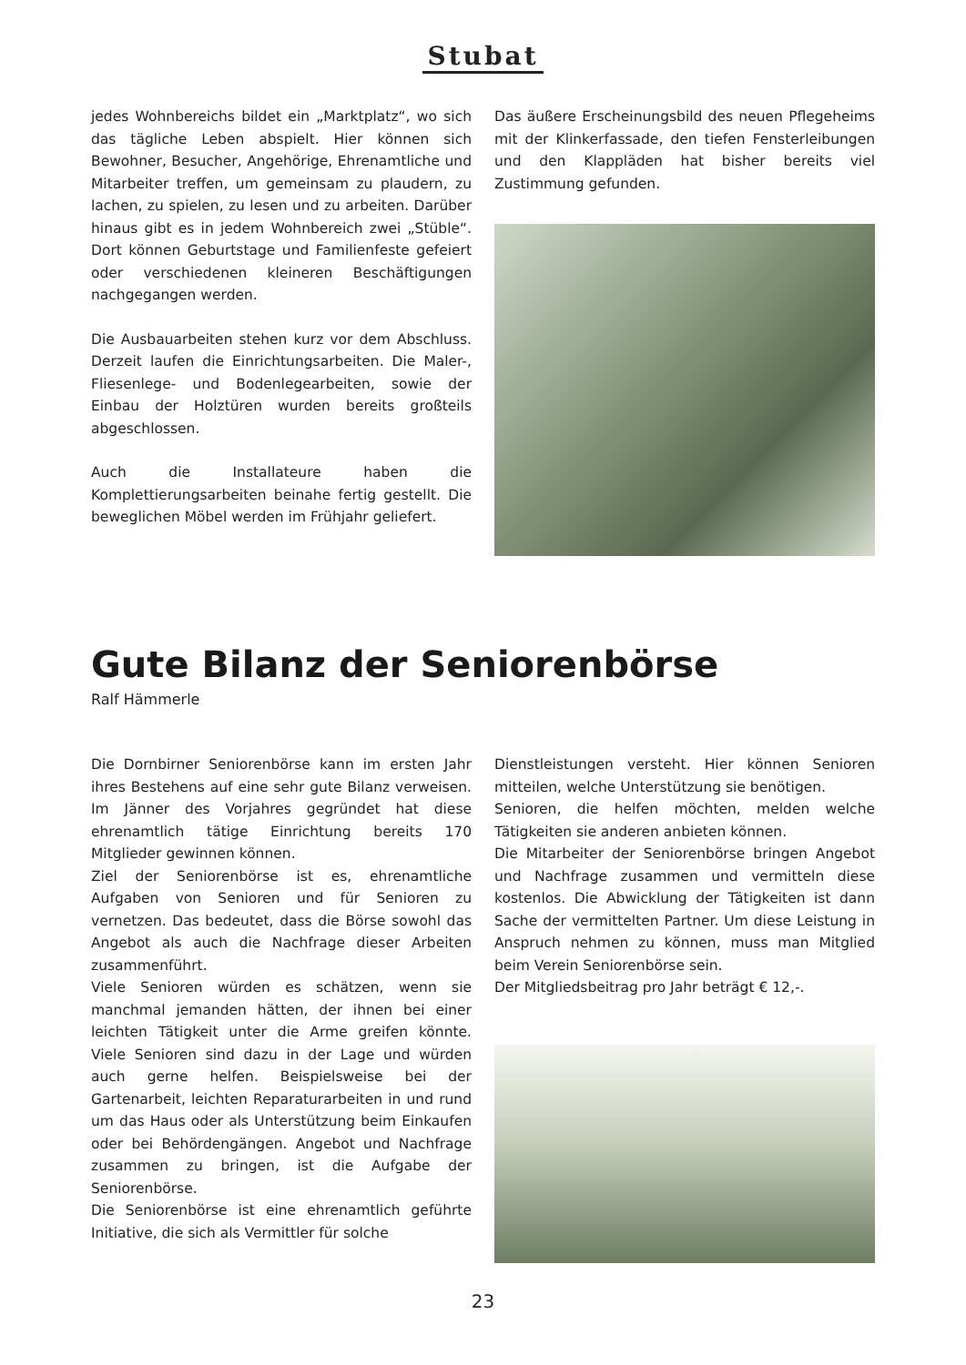Stubat
jedes Wohnbereichs bildet ein „Marktplatz“, wo sich das tägliche Leben abspielt. Hier können sich Bewohner, Besucher, Angehörige, Ehrenamtliche und Mitarbeiter treffen, um gemeinsam zu plaudern, zu lachen, zu spielen, zu lesen und zu arbeiten. Darüber hinaus gibt es in jedem Wohnbereich zwei „Stüble“. Dort können Geburtstage und Familienfeste gefeiert oder verschiedenen kleineren Beschäftigungen nachgegangen werden.
Die Ausbauarbeiten stehen kurz vor dem Abschluss. Derzeit laufen die Einrichtungsarbeiten. Die Maler-, Fliesenlege- und Bodenlegearbeiten, sowie der Einbau der Holztüren wurden bereits großteils abgeschlossen.
Auch die Installateure haben die Komplettierungsarbeiten beinahe fertig gestellt. Die beweglichen Möbel werden im Frühjahr geliefert.
Das äußere Erscheinungsbild des neuen Pflegeheims mit der Klinkerfassade, den tiefen Fensterleibungen und den Klappläden hat bisher bereits viel Zustimmung gefunden.
Gute Bilanz der Seniorenbörse
Ralf Hämmerle
Die Dornbirner Seniorenbörse kann im ersten Jahr ihres Bestehens auf eine sehr gute Bilanz verweisen. Im Jänner des Vorjahres gegründet hat diese ehrenamtlich tätige Einrichtung bereits 170 Mitglieder gewinnen können.
Ziel der Seniorenbörse ist es, ehrenamtliche Aufgaben von Senioren und für Senioren zu vernetzen. Das bedeutet, dass die Börse sowohl das Angebot als auch die Nachfrage dieser Arbeiten zusammenführt.
Viele Senioren würden es schätzen, wenn sie manchmal jemanden hätten, der ihnen bei einer leichten Tätigkeit unter die Arme greifen könnte. Viele Senioren sind dazu in der Lage und würden auch gerne helfen. Beispielsweise bei der Gartenarbeit, leichten Reparaturarbeiten in und rund um das Haus oder als Unterstützung beim Einkaufen oder bei Behördengängen. Angebot und Nachfrage zusammen zu bringen, ist die Aufgabe der Seniorenbörse.
Die Seniorenbörse ist eine ehrenamtlich geführte Initiative, die sich als Vermittler für solche
Dienstleistungen versteht. Hier können Senioren mitteilen, welche Unterstützung sie benötigen.
Senioren, die helfen möchten, melden welche Tätigkeiten sie anderen anbieten können.
Die Mitarbeiter der Seniorenbörse bringen Angebot und Nachfrage zusammen und vermitteln diese kostenlos. Die Abwicklung der Tätigkeiten ist dann Sache der vermittelten Partner. Um diese Leistung in Anspruch nehmen zu können, muss man Mitglied beim Verein Seniorenbörse sein.
Der Mitgliedsbeitrag pro Jahr beträgt € 12,-.
23